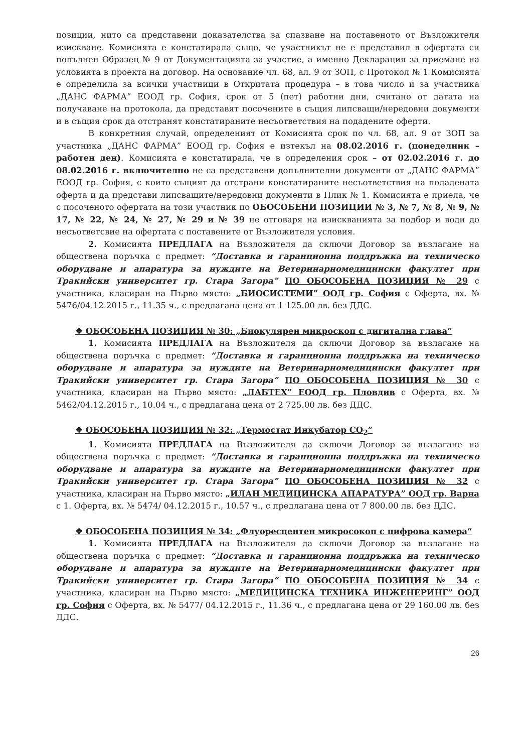позиции, нито са представени доказателства за спазване на поставеното от Възложителя изискване. Комисията е констатирала също, че участникът не е представил в офертата си попълнен Образец № 9 от Документацията за участие, а именно Декларация за приемане на условията в проекта на договор. На основание чл. 68, ал. 9 от ЗОП, с Протокол № 1 Комисията е определила за всички участници в Откритата процедура – в това число и за участника „ДАНС ФАРМА” ЕООД гр. София, срок от 5 (пет) работни дни, считано от датата на получаване на протокола, да представят посочените в същия липсващи/нередовни документи и в същия срок да отстранят констатираните несъответствия на подадените оферти.
В конкретния случай, определеният от Комисията срок по чл. 68, ал. 9 от ЗОП за участника „ДАНС ФАРМА” ЕООД гр. София е изтекъл на 08.02.2016 г. (понеделник – работен ден). Комисията е констатирала, че в определения срок – от 02.02.2016 г. до 08.02.2016 г. включително не са представени допълнителни документи от „ДАНС ФАРМА” ЕООД гр. София, с които същият да отстрани констатираните несъответствия на подадената оферта и да представи липсващите/нередовни документи в Плик № 1. Комисията е приела, че с посоченото офертата на този участник по ОБОСОБЕНИ ПОЗИЦИИ № 3, № 7, № 8, № 9, № 17, № 22, № 24, № 27, № 29 и № 39 не отговаря на изискванията за подбор и води до несъответсвие на офертата с поставените от Възложителя условия.
2. Комисията ПРЕДЛАГА на Възложителя да сключи Договор за възлагане на обществена поръчка с предмет: “Доставка и гаранционна поддръжка на техническо оборудване и апаратура за нуждите на Ветеринарномедицински факултет при Тракийски университет гр. Стара Загора” ПО ОБОСОБЕНА ПОЗИЦИЯ № 29 с участника, класиран на Първо място: „БИОСИСТЕМИ” ООД гр. София с Оферта, вх. № 5476/04.12.2015 г., 11.35 ч., с предлагана цена от 1 125.00 лв. без ДДС.
❖ ОБОСОБЕНА ПОЗИЦИЯ № 30: „Биокулярен микроскоп с дигитална глава”
1. Комисията ПРЕДЛАГА на Възложителя да сключи Договор за възлагане на обществена поръчка с предмет: “Доставка и гаранционна поддръжка на техническо оборудване и апаратура за нуждите на Ветеринарномедицински факултет при Тракийски университет гр. Стара Загора” ПО ОБОСОБЕНА ПОЗИЦИЯ № 30 с участника, класиран на Първо място: „ЛАБТЕХ” ЕООД гр. Пловдив с Оферта, вх. № 5462/04.12.2015 г., 10.04 ч., с предлагана цена от 2 725.00 лв. без ДДС.
❖ ОБОСОБЕНА ПОЗИЦИЯ № 32: „Термостат Инкубатор CO<sub>2</sub>”
1. Комисията ПРЕДЛАГА на Възложителя да сключи Договор за възлагане на обществена поръчка с предмет: “Доставка и гаранционна поддръжка на техническо оборудване и апаратура за нуждите на Ветеринарномедицински факултет при Тракийски университет гр. Стара Загора” ПО ОБОСОБЕНА ПОЗИЦИЯ № 32 с участника, класиран на Първо място: „ИЛАН МЕДИЦИНСКА АПАРАТУРА” ООД гр. Варна с 1. Оферта, вх. № 5474/ 04.12.2015 г., 10.57 ч., с предлагана цена от 7 800.00 лв. без ДДС.
❖ ОБОСОБЕНА ПОЗИЦИЯ № 34: „Флуоресцентен микросокоп с цифрова камера“
1. Комисията ПРЕДЛАГА на Възложителя да сключи Договор за възлагане на обществена поръчка с предмет: “Доставка и гаранционна поддръжка на техническо оборудване и апаратура за нуждите на Ветеринарномедицински факултет при Тракийски университет гр. Стара Загора” ПО ОБОСОБЕНА ПОЗИЦИЯ № 34 с участника, класиран на Първо място: „МЕДИЦИНСКА ТЕХНИКА ИНЖЕНЕРИНГ” ООД гр. София с Оферта, вх. № 5477/ 04.12.2015 г., 11.36 ч., с предлагана цена от 29 160.00 лв. без ДДС.
26